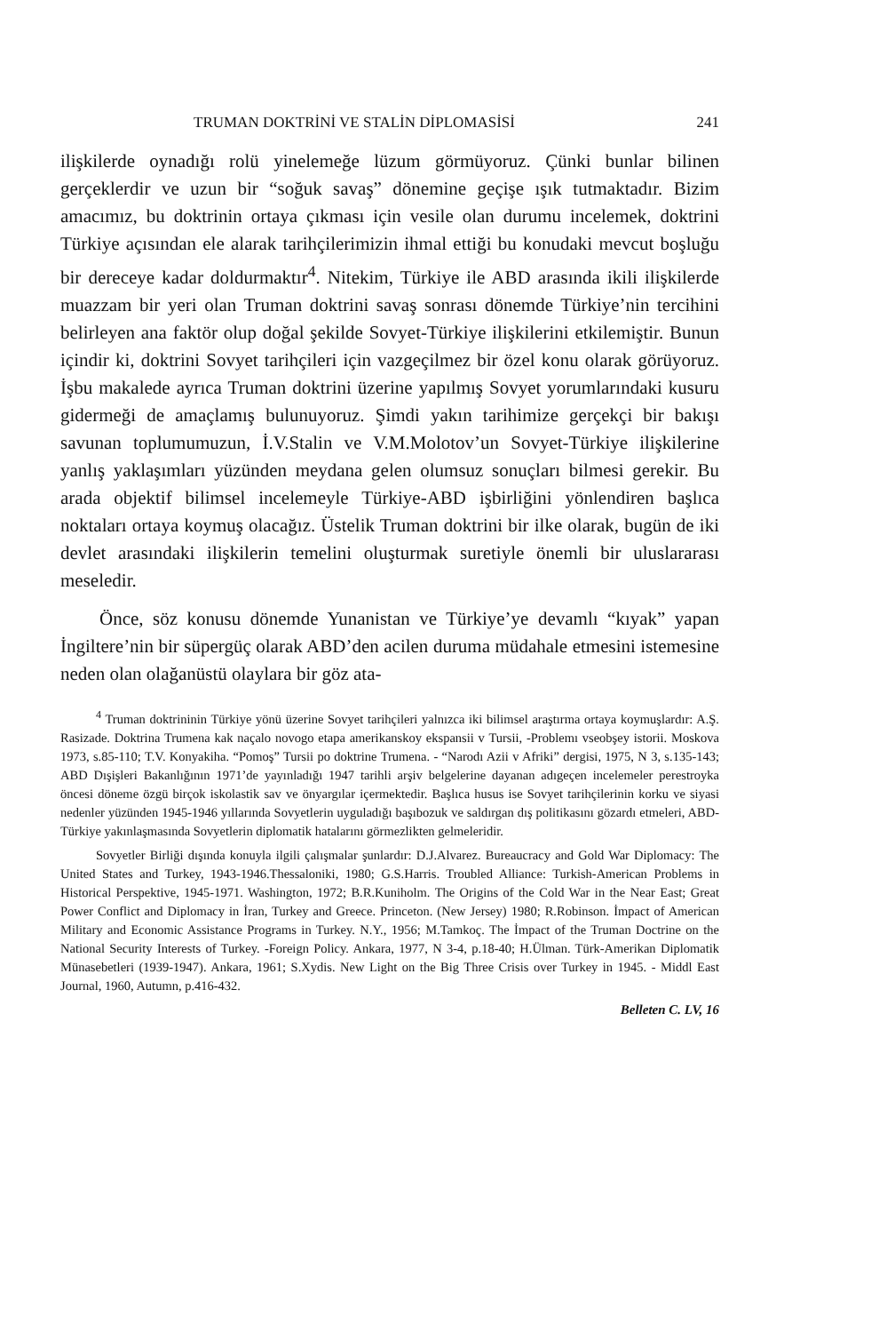TRUMAN DOKTRİNİ VE STALİN DİPLOMASİSİ 241
ilişkilerde oynadığı rolü yinelemeğe lüzum görmüyoruz. Çünki bunlar bilinen gerçeklerdir ve uzun bir “soğuk savaş” dönemine geçişe ışık tutmaktadır. Bizim amacımız, bu doktrinin ortaya çıkması için vesile olan durumu incelemek, doktrini Türkiye açısından ele alarak tarihçilerimizin ihmal ettiği bu konudaki mevcut boşluğu bir dereceye kadar doldurmaktır<sup>4</sup>. Nitekim, Türkiye ile ABD arasında ikili ilişkilerde muazzam bir yeri olan Truman doktrini savaş sonrası dönemde Türkiye’nin tercihini belirleyen ana faktör olup doğal şekilde Sovyet-Türkiye ilişkilerini etkilemiştir. Bunun içindir ki, doktrini Sovyet tarihçileri için vazgeçilmez bir özel konu olarak görüyoruz. İşbu makalede ayrıca Truman doktrini üzerine yapılmış Sovyet yorumlarındaki kusuru gidermeği de amaçlamış bulunuyoruz. Şimdi yakın tarihimize gerçekçi bir bakışı savunan toplumumuzun, İ.V.Stalin ve V.M.Molotov’un Sovyet-Türkiye ilişkilerine yanlış yaklaşımları yüzünden meydana gelen olumsuz sonuçları bilmesi gerekir. Bu arada objektif bilimsel incelemeyle Türkiye-ABD işbirliğini yönlendiren başlıca noktaları ortaya koymuş olacağız. Üstelik Truman doktrini bir ilke olarak, bugün de iki devlet arasındaki ilişkilerin temelini oluşturmak suretiyle önemli bir uluslararası meseledir.
Önce, söz konusu dönemde Yunanistan ve Türkiye’ye devamlı “kıyak” yapan İngiltere’nin bir süpergüç olarak ABD’den acilen duruma müdahale etmesini istemesine neden olan olağanüstü olaylara bir göz ata-
<sup>4</sup> Truman doktrininin Türkiye yönü üzerine Sovyet tarihçileri yalnızca iki bilimsel araştırma ortaya koymuşlardır: A.Ş. Rasizade. Doktrina Trumena kak naçalo novogo etapa amerikanskoy ekspansii v Tursii, -Problemı vseobşey istorii. Moskova 1973, s.85-110; T.V. Konyakiha. “Pomoş” Tursii po doktrine Trumena. - “Narodı Azii v Afriki” dergisi, 1975, N 3, s.135-143; ABD Dışişleri Bakanlığının 1971’de yayınladığı 1947 tarihli arşiv belgelerine dayanan adıgeçen incelemeler perestroyka öncesi döneme özgü birçok iskolastik sav ve önyargılar içermektedir. Başlıca husus ise Sovyet tarihçilerinin korku ve siyasi nedenler yüzünden 1945-1946 yıllarında Sovyetlerin uyguladığı başıbozuk ve saldırgan dış politikasını gözardı etmeleri, ABD-Türkiye yakınlaşmasında Sovyetlerin diplomatik hatalarını görmezlikten gelmeleridir.
Sovyetler Birliği dışında konuyla ilgili çalışmalar şunlardır: D.J.Alvarez. Bureaucracy and Gold War Diplomacy: The United States and Turkey, 1943-1946.Thessaloniki, 1980; G.S.Harris. Troubled Alliance: Turkish-American Problems in Historical Perspektive, 1945-1971. Washington, 1972; B.R.Kuniholm. The Origins of the Cold War in the Near East; Great Power Conflict and Diplomacy in İran, Turkey and Greece. Princeton. (New Jersey) 1980; R.Robinson. İmpact of American Military and Economic Assistance Programs in Turkey. N.Y., 1956; M.Tamkoç. The İmpact of the Truman Doctrine on the National Security Interests of Turkey. -Foreign Policy. Ankara, 1977, N 3-4, p.18-40; H.Ülman. Türk-Amerikan Diplomatik Münasebetleri (1939-1947). Ankara, 1961; S.Xydis. New Light on the Big Three Crisis over Turkey in 1945. - Middl East Journal, 1960, Autumn, p.416-432.
Belleten C. LV, 16